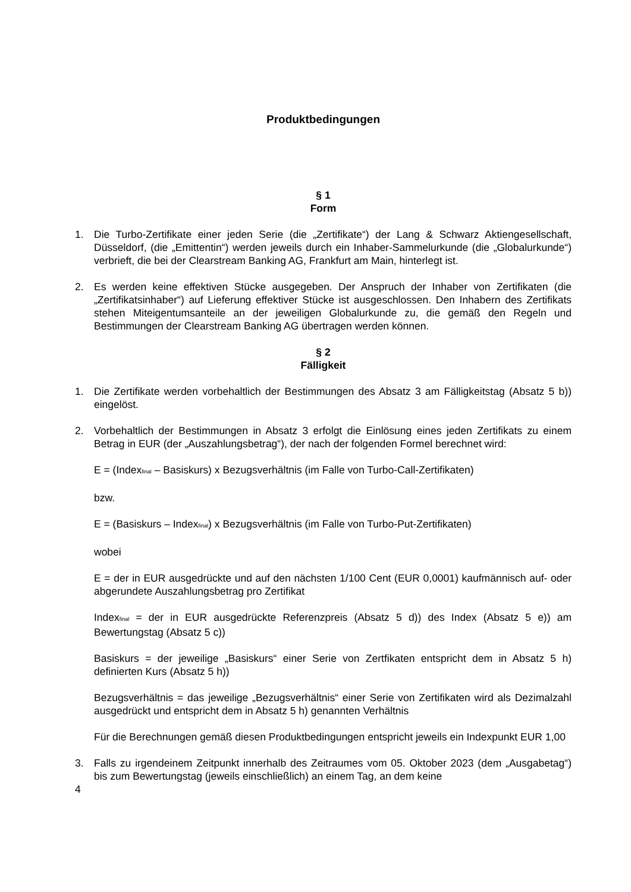Produktbedingungen
§ 1
Form
1. Die Turbo-Zertifikate einer jeden Serie (die „Zertifikate“) der Lang & Schwarz Aktiengesellschaft, Düsseldorf, (die „Emittentin“) werden jeweils durch ein Inhaber-Sammelurkunde (die „Globalurkunde“) verbrieft, die bei der Clearstream Banking AG, Frankfurt am Main, hinterlegt ist.
2. Es werden keine effektiven Stücke ausgegeben. Der Anspruch der Inhaber von Zertifikaten (die „Zertifikatsinhaber“) auf Lieferung effektiver Stücke ist ausgeschlossen. Den Inhabern des Zertifikats stehen Miteigentumsanteile an der jeweiligen Globalurkunde zu, die gemäß den Regeln und Bestimmungen der Clearstream Banking AG übertragen werden können.
§ 2
Fälligkeit
1. Die Zertifikate werden vorbehaltlich der Bestimmungen des Absatz 3 am Fälligkeitstag (Absatz 5 b)) eingelöst.
2. Vorbehaltlich der Bestimmungen in Absatz 3 erfolgt die Einlösung eines jeden Zertifikats zu einem Betrag in EUR (der „Auszahlungsbetrag“), der nach der folgenden Formel berechnet wird:
E = (Index<sub>final</sub> – Basiskurs) x Bezugsverhältnis (im Falle von Turbo-Call-Zertifikaten)
bzw.
E = (Basiskurs – Index<sub>final</sub>) x Bezugsverhältnis (im Falle von Turbo-Put-Zertifikaten)
wobei
E = der in EUR ausgedrückte und auf den nächsten 1/100 Cent (EUR 0,0001) kaufmännisch auf- oder abgerundete Auszahlungsbetrag pro Zertifikat
Index<sub>final</sub> = der in EUR ausgedrückte Referenzpreis (Absatz 5 d)) des Index (Absatz 5 e)) am Bewertungstag (Absatz 5 c))
Basiskurs = der jeweilige „Basiskurs“ einer Serie von Zertfikaten entspricht dem in Absatz 5 h) definierten Kurs (Absatz 5 h))
Bezugsverhältnis = das jeweilige „Bezugsverhältnis“ einer Serie von Zertifikaten wird als Dezimalzahl ausgedrückt und entspricht dem in Absatz 5 h) genannten Verhältnis
Für die Berechnungen gemäß diesen Produktbedingungen entspricht jeweils ein Indexpunkt EUR 1,00
3. Falls zu irgendeinem Zeitpunkt innerhalb des Zeitraumes vom 05. Oktober 2023 (dem „Ausgabetag“) bis zum Bewertungstag (jeweils einschließlich) an einem Tag, an dem keine
4